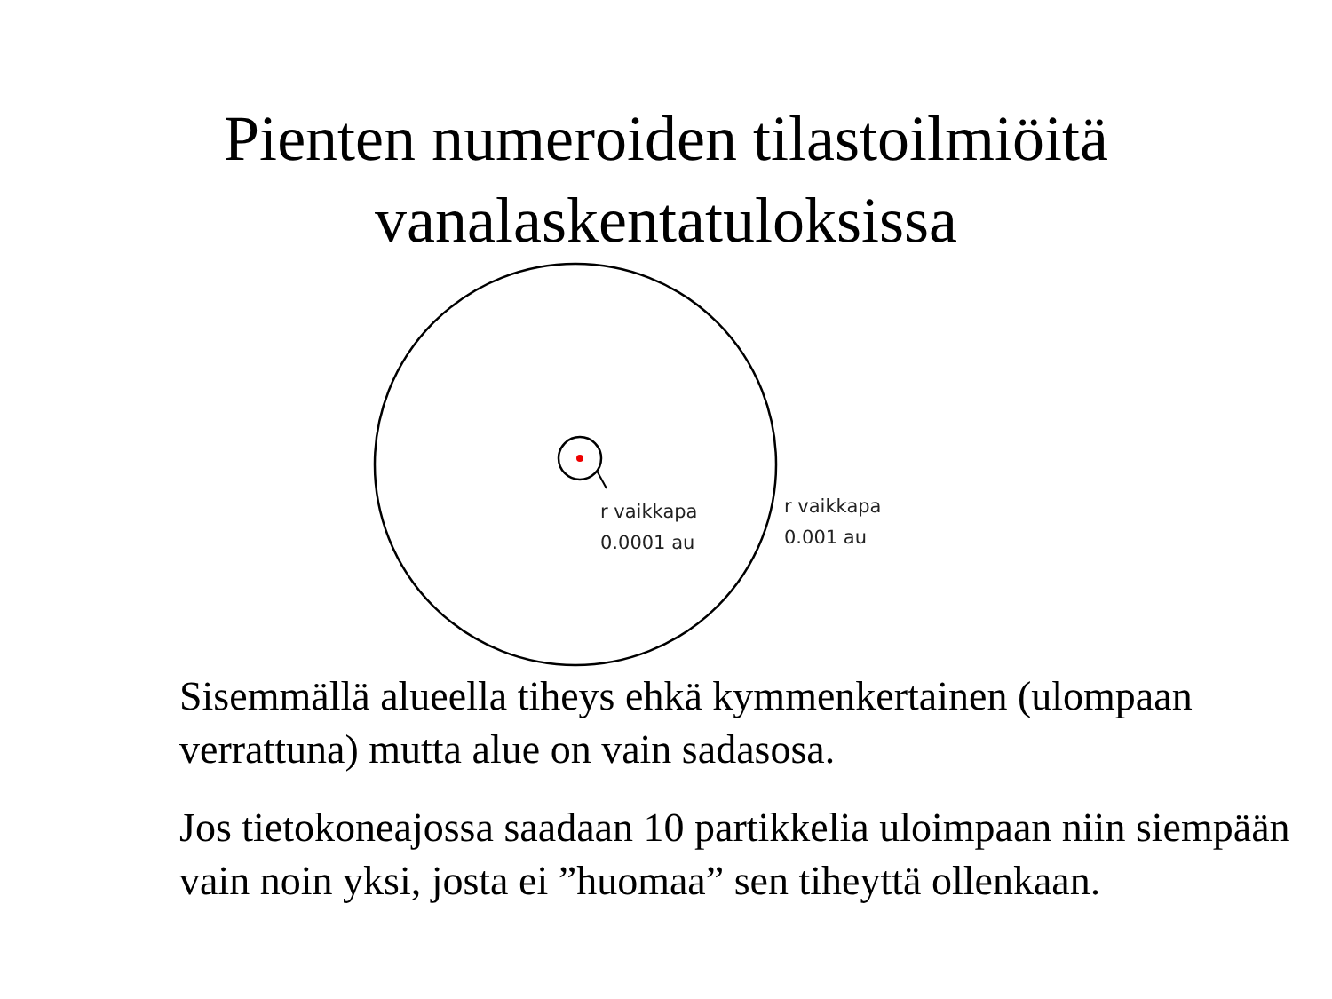Pienten numeroiden tilastoilmiöitä
vanalaskentatuloksissa
r vaikkapa
0.0001 au
r vaikkapa
0.001 au
Sisemmällä alueella tiheys ehkä kymmenkertainen (ulompaan verrattuna) mutta alue on vain sadasosa.
Jos tietokoneajossa saadaan 10 partikkelia uloimpaan niin siempään vain noin yksi, josta ei ”huomaa” sen tiheyttä ollenkaan.